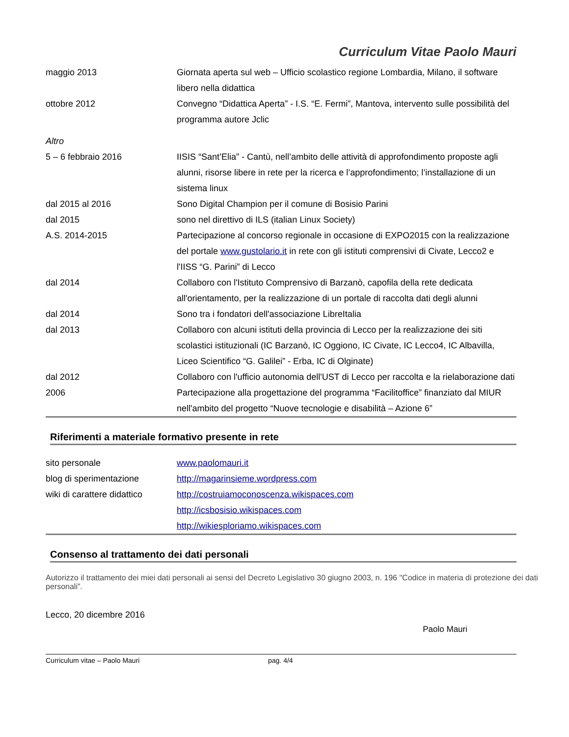Curriculum Vitae Paolo Mauri
| maggio 2013 | Giornata aperta sul web – Ufficio scolastico regione Lombardia, Milano, il software libero nella didattica |
| ottobre 2012 | Convegno “Didattica Aperta” - I.S. “E. Fermi”, Mantova, intervento sulle possibilità del programma autore Jclic |
| Altro | |
| 5 – 6 febbraio 2016 | IISIS “Sant’Elia” - Cantù, nell’ambito delle attività di approfondimento proposte agli alunni, risorse libere in rete per la ricerca e l’approfondimento; l’installazione di un sistema linux |
| dal 2015 al 2016 | Sono Digital Champion per il comune di Bosisio Parini |
| dal 2015 | sono nel direttivo di ILS (italian Linux Society) |
| A.S. 2014-2015 | Partecipazione al concorso regionale in occasione di EXPO2015 con la realizzazione del portale www.gustolario.it in rete con gli istituti comprensivi di Civate, Lecco2 e l'IISS “G. Parini” di Lecco |
| dal 2014 | Collaboro con l'Istituto Comprensivo di Barzanò, capofila della rete dedicata all'orientamento, per la realizzazione di un portale di raccolta dati degli alunni |
| dal 2014 | Sono tra i fondatori dell'associazione LibreItalia |
| dal 2013 | Collaboro con alcuni istituti della provincia di Lecco per la realizzazione dei siti scolastici istituzionali (IC Barzanò, IC Oggiono, IC Civate, IC Lecco4, IC Albavilla, Liceo Scientifico “G. Galilei” - Erba, IC di Olginate) |
| dal 2012 | Collaboro con l'ufficio autonomia dell'UST di Lecco per raccolta e la rielaborazione dati |
| 2006 | Partecipazione alla progettazione del programma “Facilitoffice” finanziato dal MIUR nell'ambito del progetto “Nuove tecnologie e disabilità – Azione 6” |
Riferimenti a materiale formativo presente in rete
| sito personale | www.paolomauri.it |
| blog di sperimentazione | http://magarinsieme.wordpress.com |
| wiki di carattere didattico | http://costruiamoconoscenza.wikispaces.com |
| | http://icsbosisio.wikispaces.com |
| | http://wikiesploriamo.wikispaces.com |
Consenso al trattamento dei dati personali
Autorizzo il trattamento dei miei dati personali ai sensi del Decreto Legislativo 30 giugno 2003, n. 196 "Codice in materia di protezione dei dati personali”.
Lecco, 20 dicembre 2016 Paolo Mauri
Curriculum vitae – Paolo Mauri pag. 4/4